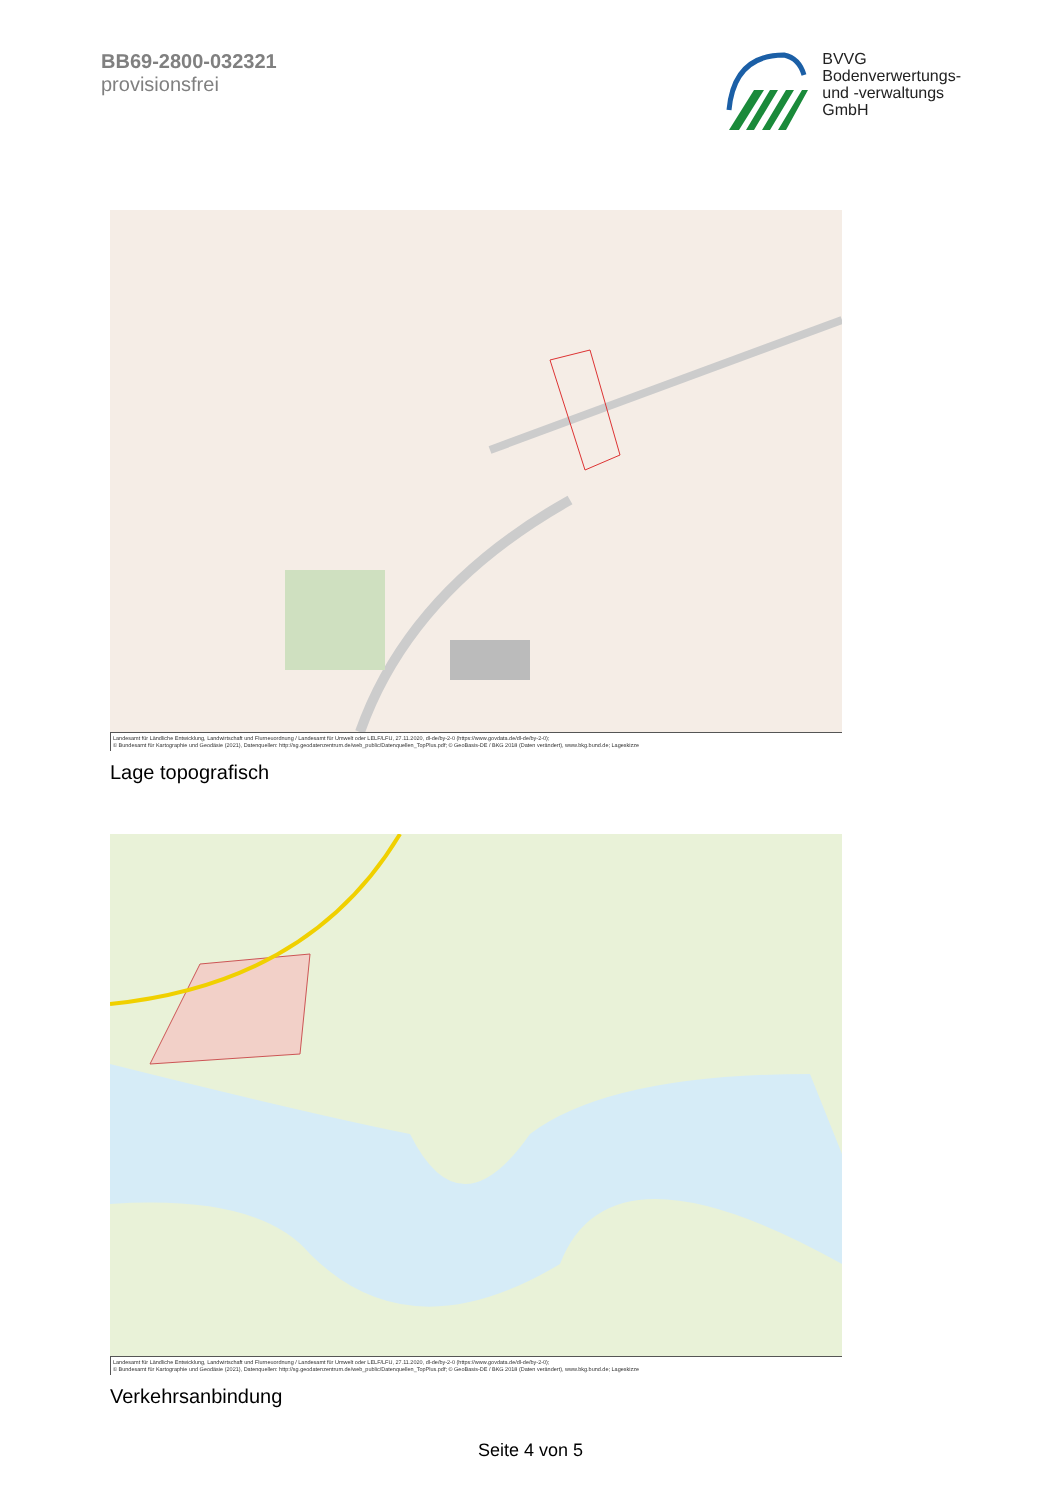BB69-2800-032321
provisionsfrei
BVVG
Bodenverwertungs-
und -verwaltungs
GmbH
Landesamt für Ländliche Entwicklung, Landwirtschaft und Flurneuordnung / Landesamt für Umwelt oder LELF/LFU, 27.11.2020, dl-de/by-2-0 (https://www.govdata.de/dl-de/by-2-0);
© Bundesamt für Kartographie und Geodäsie (2021), Datenquellen: http://sg.geodatenzentrum.de/web_public/Datenquellen_TopPlus.pdf; © GeoBasis-DE / BKG 2018 (Daten verändert), www.bkg.bund.de; Lageskizze
Lage topografisch
Landesamt für Ländliche Entwicklung, Landwirtschaft und Flurneuordnung / Landesamt für Umwelt oder LELF/LFU, 27.11.2020, dl-de/by-2-0 (https://www.govdata.de/dl-de/by-2-0);
© Bundesamt für Kartographie und Geodäsie (2021), Datenquellen: http://sg.geodatenzentrum.de/web_public/Datenquellen_TopPlus.pdf; © GeoBasis-DE / BKG 2018 (Daten verändert), www.bkg.bund.de; Lageskizze
Verkehrsanbindung
Seite 4 von 5